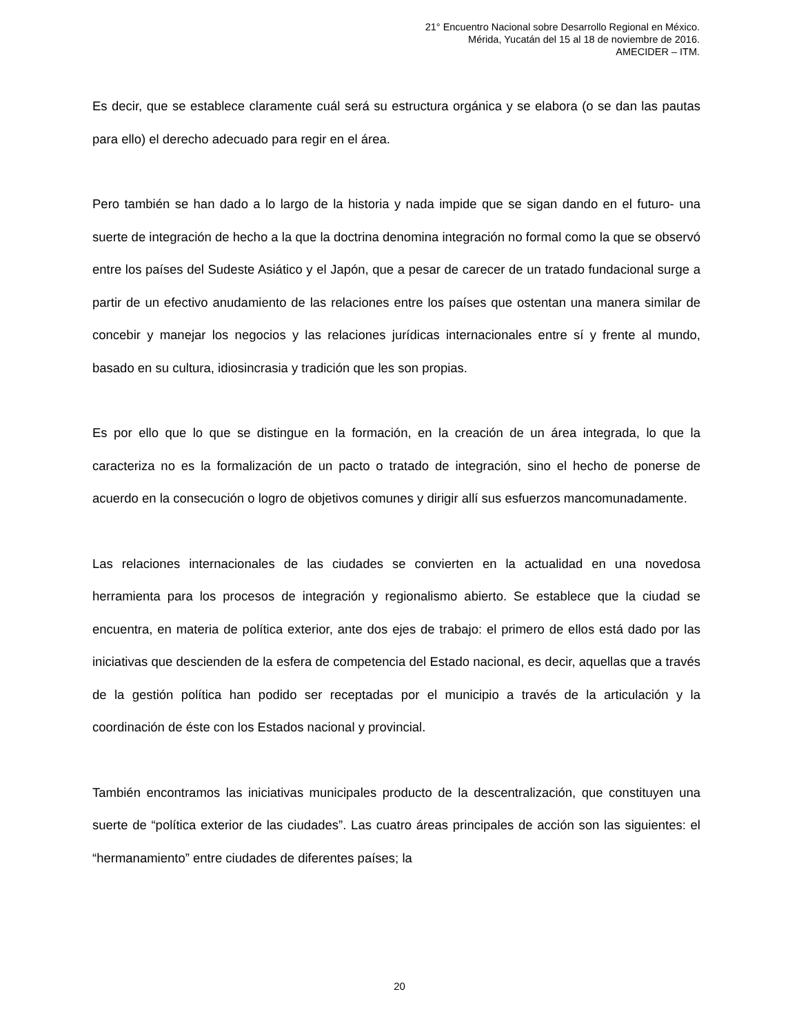21° Encuentro Nacional sobre Desarrollo Regional en México.
Mérida, Yucatán del 15 al 18 de noviembre de 2016.
AMECIDER – ITM.
Es decir, que se establece claramente cuál será su estructura orgánica y se elabora (o se dan las pautas para ello) el derecho adecuado para regir en el área.
Pero también se han dado a lo largo de la historia y nada impide que se sigan dando en el futuro- una suerte de integración de hecho a la que la doctrina denomina integración no formal como la que se observó entre los países del Sudeste Asiático y el Japón, que a pesar de carecer de un tratado fundacional surge a partir de un efectivo anudamiento de las relaciones entre los países que ostentan una manera similar de concebir y manejar los negocios y las relaciones jurídicas internacionales entre sí y frente al mundo, basado en su cultura, idiosincrasia y tradición que les son propias.
Es por ello que lo que se distingue en la formación, en la creación de un área integrada, lo que la caracteriza no es la formalización de un pacto o tratado de integración, sino el hecho de ponerse de acuerdo en la consecución o logro de objetivos comunes y dirigir allí sus esfuerzos mancomunadamente.
Las relaciones internacionales de las ciudades se convierten en la actualidad en una novedosa herramienta para los procesos de integración y regionalismo abierto. Se establece que la ciudad se encuentra, en materia de política exterior, ante dos ejes de trabajo: el primero de ellos está dado por las iniciativas que descienden de la esfera de competencia del Estado nacional, es decir, aquellas que a través de la gestión política han podido ser receptadas por el municipio a través de la articulación y la coordinación de éste con los Estados nacional y provincial.
También encontramos las iniciativas municipales producto de la descentralización, que constituyen una suerte de “política exterior de las ciudades”. Las cuatro áreas principales de acción son las siguientes: el “hermanamiento” entre ciudades de diferentes países; la
20